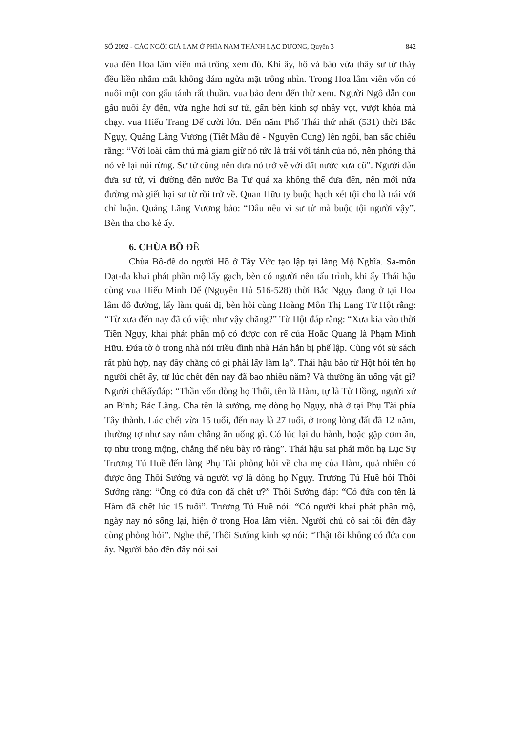SỐ 2092 - CÁC NGÔI GIÀ LAM Ở PHÍA NAM THÀNH LẠC DƯƠNG, Quyển 3 842
vua đến Hoa lâm viên mà trông xem đó. Khi ấy, hổ và báo vừa thấy sư tử thảy đều liền nhắm mắt không dám ngửa mặt trông nhìn. Trong Hoa lâm viên vốn có nuôi một con gấu tánh rất thuần. vua bảo đem đến thử xem. Người Ngô dẫn con gấu nuôi ấy đến, vừa nghe hơi sư tử, gấn bèn kinh sợ nhảy vọt, vượt khóa mà chạy. vua Hiếu Trang Đế cười lớn. Đến năm Phổ Thái thứ nhất (531) thời Bắc Ngụy, Quảng Lăng Vương (Tiết Mẫu đế - Nguyên Cung) lên ngôi, ban sắc chiếu rằng: “Với loài cầm thú mà giam giữ nó tức là trái với tánh của nó, nên phóng thả nó về lại núi rừng. Sư tử cũng nên đưa nó trở về với đất nước xưa cũ”. Người dẫn đưa sư tử, vì đường đến nước Ba Tư quá xa không thể đưa đến, nên mới nửa đường mà giết hại sư tử rồi trở về. Quan Hữu ty buộc hạch xét tội cho là trái với chỉ luận. Quảng Lăng Vương bảo: “Đâu nêu vì sư tử mà buộc tội người vậy”. Bèn tha cho kẻ ấy.
6. CHÙA BỒ ĐỀ
Chùa Bồ-đề do người Hồ ở Tây Vức tạo lập tại làng Mộ Nghĩa. Sa-môn Đạt-đa khai phát phần mộ lấy gạch, bèn có người nên tấu trình, khi ấy Thái hậu cùng vua Hiếu Minh Đế (Nguyên Hủ 516-528) thời Bắc Ngụy đang ở tại Hoa lâm đô đường, lấy làm quái dị, bèn hỏi cùng Hoàng Môn Thị Lang Từ Hột rằng: “Từ xưa đến nay đã có việc như vậy chăng?” Từ Hột đáp rằng: “Xưa kia vào thời Tiền Ngụy, khai phát phần mộ có được con rể của Hoắc Quang là Phạm Minh Hữu. Đứa tờ ở trong nhà nói triều đình nhà Hán hẳn bị phế lập. Cùng với sử sách rất phù hợp, nay đây chẳng có gì phải lấy làm lạ”. Thái hậu bảo từ Hột hỏi tên họ người chết ấy, từ lúc chết đến nay đã bao nhiêu năm? Và thường ăn uống vật gì? Người chếtấyđáp: “Thần vốn dòng họ Thôi, tên là Hàm, tự là Tử Hồng, người xứ an Bình; Bác Lăng. Cha tên là sướng, mẹ dòng họ Ngụy, nhà ở tại Phụ Tài phía Tây thành. Lúc chết vừa 15 tuổi, đến nay là 27 tuổi, ở trong lòng đất đã 12 năm, thường tợ như say nằm chẳng ăn uống gì. Có lúc lại du hành, hoặc gặp cơm ăn, tợ như trong mộng, chẳng thể nêu bày rõ ràng”. Thái hậu sai phái môn hạ Lục Sự Trương Tú Huề đến làng Phụ Tài phỏng hỏi về cha mẹ của Hàm, quả nhiên có được ông Thôi Sướng và người vợ là dòng họ Ngụy. Trương Tú Huề hỏi Thôi Sướng rằng: “Ông có đứa con đã chết ư?” Thôi Sướng đáp: “Có đứa con tên là Hàm đã chết lúc 15 tuổi”. Trương Tú Huề nói: “Có người khai phát phần mộ, ngày nay nó sống lại, hiện ở trong Hoa lâm viên. Người chủ cố sai tôi đến đây cùng phỏng hỏi”. Nghe thế, Thôi Sướng kinh sợ nói: “Thật tôi không có đứa con ấy. Người bảo đến đây nói sai